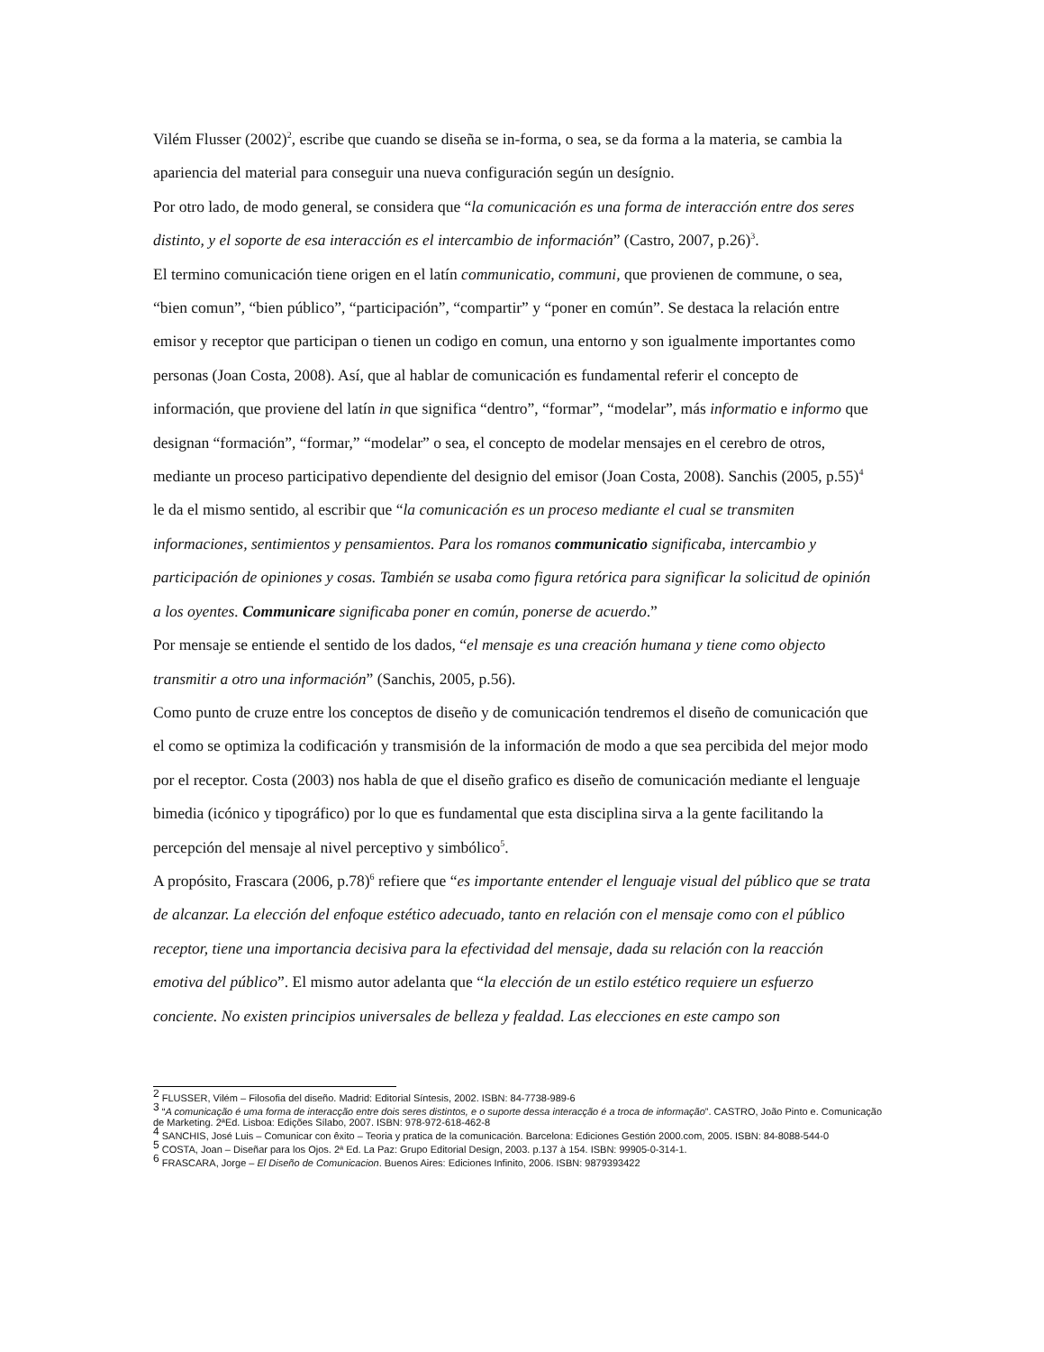Vilém Flusser (2002)<sup>2</sup>, escribe que cuando se diseña se in-forma, o sea, se da forma a la materia, se cambia la apariencia del material para conseguir una nueva configuración según un desígnio.
Por otro lado, de modo general, se considera que “la comunicación es una forma de interacción entre dos seres distinto, y el soporte de esa interacción es el intercambio de información” (Castro, 2007, p.26)<sup>3</sup>.
El termino comunicación tiene origen en el latín communicatio, communi, que provienen de commune, o sea, “bien comun”, “bien público”, “participación”, “compartir” y “poner en común”. Se destaca la relación entre emisor y receptor que participan o tienen un codigo en comun, una entorno y son igualmente importantes como personas (Joan Costa, 2008). Así, que al hablar de comunicación es fundamental referir el concepto de información, que proviene del latín in que significa “dentro”, “formar”, “modelar”, más informatio e informo que designan “formación”, “formar,” “modelar” o sea, el concepto de modelar mensajes en el cerebro de otros, mediante un proceso participativo dependiente del designio del emisor (Joan Costa, 2008). Sanchis (2005, p.55)<sup>4</sup> le da el mismo sentido, al escribir que “la comunicación es un proceso mediante el cual se transmiten informaciones, sentimientos y pensamientos. Para los romanos communicatio significaba, intercambio y participación de opiniones y cosas. También se usaba como figura retórica para significar la solicitud de opinión a los oyentes. Communicare significaba poner en común, ponerse de acuerdo.”
Por mensaje se entiende el sentido de los dados, “el mensaje es una creación humana y tiene como objecto transmitir a otro una información” (Sanchis, 2005, p.56).
Como punto de cruze entre los conceptos de diseño y de comunicación tendremos el diseño de comunicación que el como se optimiza la codificación y transmisión de la información de modo a que sea percibida del mejor modo por el receptor. Costa (2003) nos habla de que el diseño grafico es diseño de comunicación mediante el lenguaje bimedia (icónico y tipográfico) por lo que es fundamental que esta disciplina sirva a la gente facilitando la percepción del mensaje al nivel perceptivo y simbólico<sup>5</sup>.
A propósito, Frascara (2006, p.78)<sup>6</sup> refiere que “es importante entender el lenguaje visual del público que se trata de alcanzar. La elección del enfoque estético adecuado, tanto en relación con el mensaje como con el público receptor, tiene una importancia decisiva para la efectividad del mensaje, dada su relación con la reacción emotiva del público”. El mismo autor adelanta que “la elección de un estilo estético requiere un esfuerzo conciente. No existen principios universales de belleza y fealdad. Las elecciones en este campo son
<sup>2</sup> FLUSSER, Vilém – Filosofia del diseño. Madrid: Editorial Síntesis, 2002. ISBN: 84-7738-989-6
<sup>3</sup> “A comunicação é uma forma de interacção entre dois seres distintos, e o suporte dessa interacção é a troca de informação”. CASTRO, João Pinto e. Comunicação de Marketing. 2ªEd. Lisboa: Edições Sílabo, 2007. ISBN: 978-972-618-462-8
<sup>4</sup> SANCHIS, José Luis – Comunicar con êxito – Teoria y pratica de la comunicación. Barcelona: Ediciones Gestión 2000.com, 2005. ISBN: 84-8088-544-0
<sup>5</sup> COSTA, Joan – Diseñar para los Ojos. 2ª Ed. La Paz: Grupo Editorial Design, 2003. p.137 à 154. ISBN: 99905-0-314-1.
<sup>6</sup> FRASCARA, Jorge – El Diseño de Comunicacion. Buenos Aires: Ediciones Infinito, 2006. ISBN: 9879393422